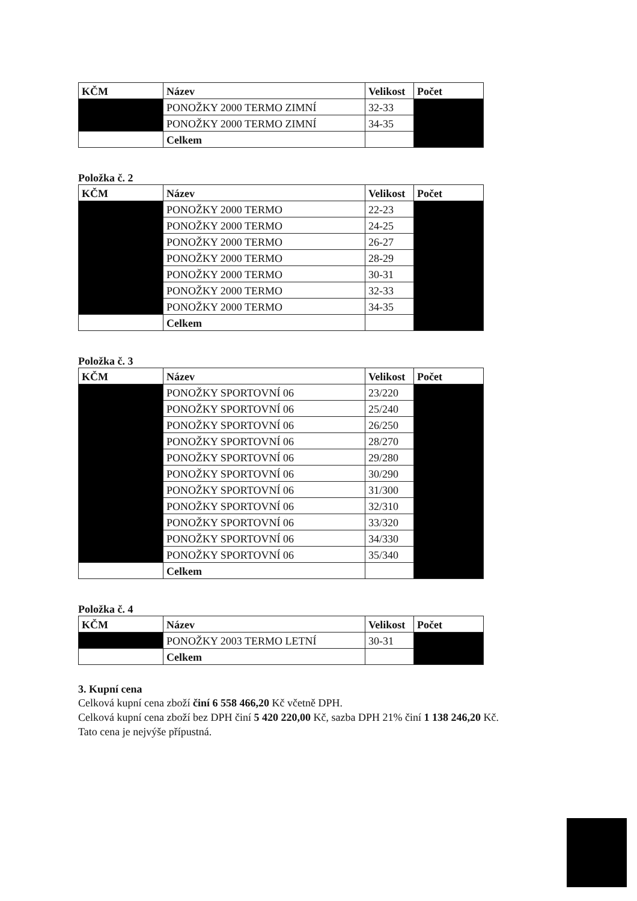| KČM | Název | Velikost | Počet |
| --- | --- | --- | --- |
| | PONOŽKY 2000 TERMO ZIMNÍ | 32-33 | |
| | PONOŽKY 2000 TERMO ZIMNÍ | 34-35 | |
| | Celkem | | |
Položka č. 2
| KČM | Název | Velikost | Počet |
| --- | --- | --- | --- |
| | PONOŽKY 2000 TERMO | 22-23 | |
| | PONOŽKY 2000 TERMO | 24-25 | |
| | PONOŽKY 2000 TERMO | 26-27 | |
| | PONOŽKY 2000 TERMO | 28-29 | |
| | PONOŽKY 2000 TERMO | 30-31 | |
| | PONOŽKY 2000 TERMO | 32-33 | |
| | PONOŽKY 2000 TERMO | 34-35 | |
| | Celkem | | |
Položka č. 3
| KČM | Název | Velikost | Počet |
| --- | --- | --- | --- |
| | PONOŽKY SPORTOVNÍ 06 | 23/220 | |
| | PONOŽKY SPORTOVNÍ 06 | 25/240 | |
| | PONOŽKY SPORTOVNÍ 06 | 26/250 | |
| | PONOŽKY SPORTOVNÍ 06 | 28/270 | |
| | PONOŽKY SPORTOVNÍ 06 | 29/280 | |
| | PONOŽKY SPORTOVNÍ 06 | 30/290 | |
| | PONOŽKY SPORTOVNÍ 06 | 31/300 | |
| | PONOŽKY SPORTOVNÍ 06 | 32/310 | |
| | PONOŽKY SPORTOVNÍ 06 | 33/320 | |
| | PONOŽKY SPORTOVNÍ 06 | 34/330 | |
| | PONOŽKY SPORTOVNÍ 06 | 35/340 | |
| | Celkem | | |
Položka č. 4
| KČM | Název | Velikost | Počet |
| --- | --- | --- | --- |
| | PONOŽKY 2003 TERMO LETNÍ | 30-31 | |
| | Celkem | | |
3. Kupní cena
Celková kupní cena zboží činí 6 558 466,20 Kč včetně DPH.
Celková kupní cena zboží bez DPH činí 5 420 220,00 Kč, sazba DPH 21% činí 1 138 246,20 Kč.
Tato cena je nejvýše přípustná.